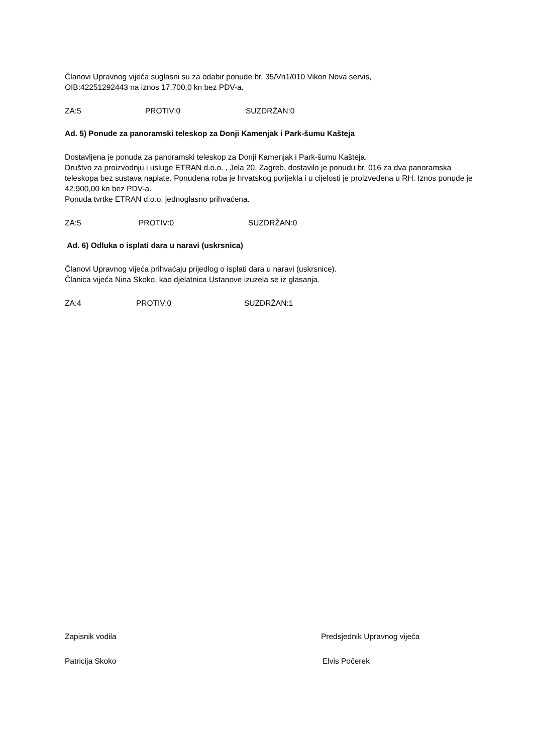Članovi Upravnog vijeća suglasni su za odabir ponude br. 35/Vn1/010 Vikon Nova servis,
OIB:42251292443 na iznos 17.700,0 kn bez PDV-a.
ZA:5 PROTIV:0 SUZDRŽAN:0
Ad. 5) Ponude za panoramski teleskop za Donji Kamenjak i Park-šumu Kašteja
Dostavljena je ponuda za panoramski teleskop za Donji Kamenjak i Park-šumu Kašteja.
Društvo za proizvodnju i usluge ETRAN d.o.o. , Jela 20, Zagreb, dostavilo je ponudu br. 016 za dva panoramska teleskopa bez sustava naplate. Ponuđena roba je hrvatskog porijekla i u cijelosti je proizvedena u RH. Iznos ponude je 42.900,00 kn bez PDV-a.
Ponuda tvrtke ETRAN d.o.o. jednoglasno prihvaćena.
ZA:5 PROTIV:0 SUZDRŽAN:0
Ad. 6) Odluka o isplati dara u naravi (uskrsnica)
Članovi Upravnog vijeća prihvaćaju prijedlog o isplati dara u naravi (uskrsnice).
Članica vijeća Nina Skoko, kao djelatnica Ustanove izuzela se iz glasanja.
ZA:4 PROTIV:0 SUZDRŽAN:1
Zapisnik vodila Predsjednik Upravnog vijeća
Patricija Skoko Elvis Počerek